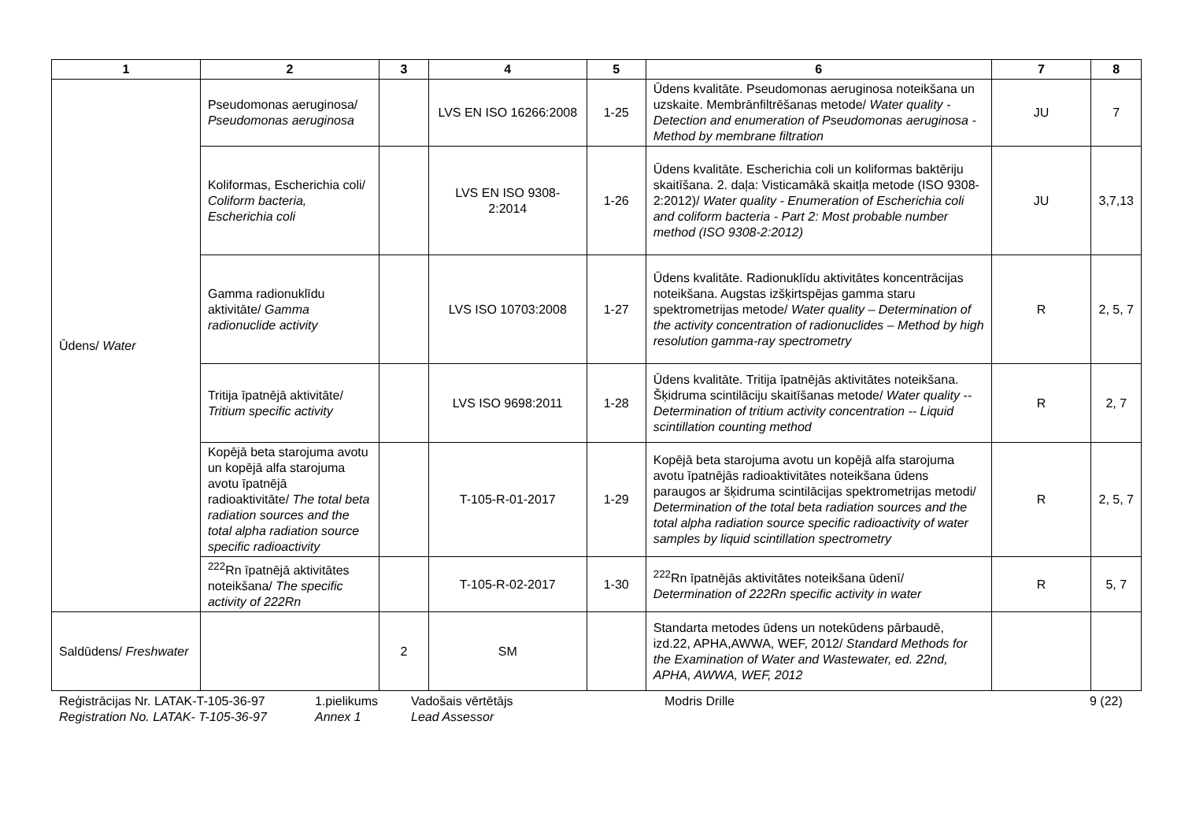| 1 | 2 | 3 | 4 | 5 | 6 | 7 | 8 |
| --- | --- | --- | --- | --- | --- | --- | --- |
| Ūdens/ Water | Pseudomonas aeruginosa/ Pseudomonas aeruginosa | | LVS EN ISO 16266:2008 | 1-25 | Ūdens kvalitāte. Pseudomonas aeruginosa noteikšana un uzskaite. Membrānfiltrēšanas metode/ Water quality - Detection and enumeration of Pseudomonas aeruginosa - Method by membrane filtration | JU | 7 |
| | Koliformas, Escherichia coli/ Coliform bacteria, Escherichia coli | | LVS EN ISO 9308-2:2014 | 1-26 | Ūdens kvalitāte. Escherichia coli un koliformas baktēriju skaitīšana. 2. daļa: Visticamākā skaitļa metode (ISO 9308-2:2012)/ Water quality - Enumeration of Escherichia coli and coliform bacteria - Part 2: Most probable number method (ISO 9308-2:2012) | JU | 3,7,13 |
| | Gamma radionuklīdu aktivitāte/ Gamma radionuclide activity | | LVS ISO 10703:2008 | 1-27 | Ūdens kvalitāte. Radionuklīdu aktivitātes koncentrācijas noteikšana. Augstas izšķirtspējas gamma staru spektrometrijas metode/ Water quality – Determination of the activity concentration of radionuclides – Method by high resolution gamma-ray spectrometry | R | 2, 5, 7 |
| | Tritija īpatnējā aktivitāte/ Tritium specific activity | | LVS ISO 9698:2011 | 1-28 | Ūdens kvalitāte. Tritija īpatnējās aktivitātes noteikšana. Šķidruma scintilāciju skaitīšanas metode/ Water quality -- Determination of tritium activity concentration -- Liquid scintillation counting method | R | 2, 7 |
| | Kopējā beta starojuma avotu un kopējā alfa starojuma avotu īpatnējā radioaktivitāte/ The total beta radiation sources and the total alpha radiation source specific radioactivity | | T-105-R-01-2017 | 1-29 | Kopējā beta starojuma avotu un kopējā alfa starojuma avotu īpatnējās radioaktivitātes noteikšana ūdens paraugos ar šķidruma scintilācijas spektrometrijas metodi/ Determination of the total beta radiation sources and the total alpha radiation source specific radioactivity of water samples by liquid scintillation spectrometry | R | 2, 5, 7 |
| | <sup>222</sup>Rn īpatnējā aktivitātes noteikšana/ The specific activity of 222Rn | | T-105-R-02-2017 | 1-30 | <sup>222</sup>Rn īpatnējās aktivitātes noteikšana ūdenī/ Determination of 222Rn specific activity in water | R | 5, 7 |
| Saldūdens/ Freshwater | | 2 | SM | | Standarta metodes ūdens un notekūdens pārbaudē, izd.22, APHA,AWWA, WEF, 2012/ Standard Methods for the Examination of Water and Wastewater, ed. 22nd, APHA, AWWA, WEF, 2012 | | |
Reģistrācijas Nr. LATAK-T-105-36-97
Registration No. LATAK- T-105-36-97
1.pielikums
Annex 1
Vadošais vērtētājs
Lead Assessor
Modris Drille 9 (22)